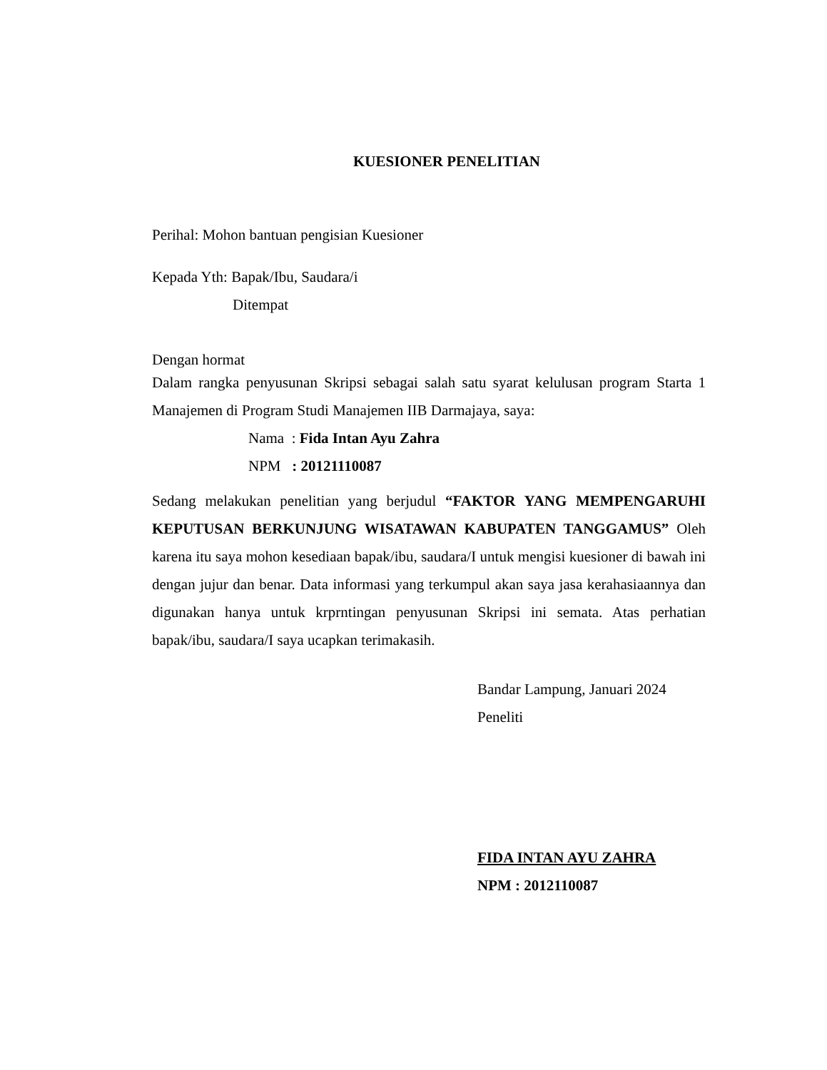KUESIONER PENELITIAN
Perihal: Mohon bantuan pengisian Kuesioner
Kepada Yth: Bapak/Ibu, Saudara/i
Ditempat
Dengan hormat
Dalam rangka penyusunan Skripsi sebagai salah satu syarat kelulusan program Starta 1 Manajemen di Program Studi Manajemen IIB Darmajaya, saya:
Nama : Fida Intan Ayu Zahra
NPM : 20121110087
Sedang melakukan penelitian yang berjudul “FAKTOR YANG MEMPENGARUHI KEPUTUSAN BERKUNJUNG WISATAWAN KABUPATEN TANGGAMUS” Oleh karena itu saya mohon kesediaan bapak/ibu, saudara/I untuk mengisi kuesioner di bawah ini dengan jujur dan benar. Data informasi yang terkumpul akan saya jasa kerahasiaannya dan digunakan hanya untuk krprntingan penyusunan Skripsi ini semata. Atas perhatian bapak/ibu, saudara/I saya ucapkan terimakasih.
Bandar Lampung, Januari 2024
Peneliti
FIDA INTAN AYU ZAHRA
NPM : 2012110087